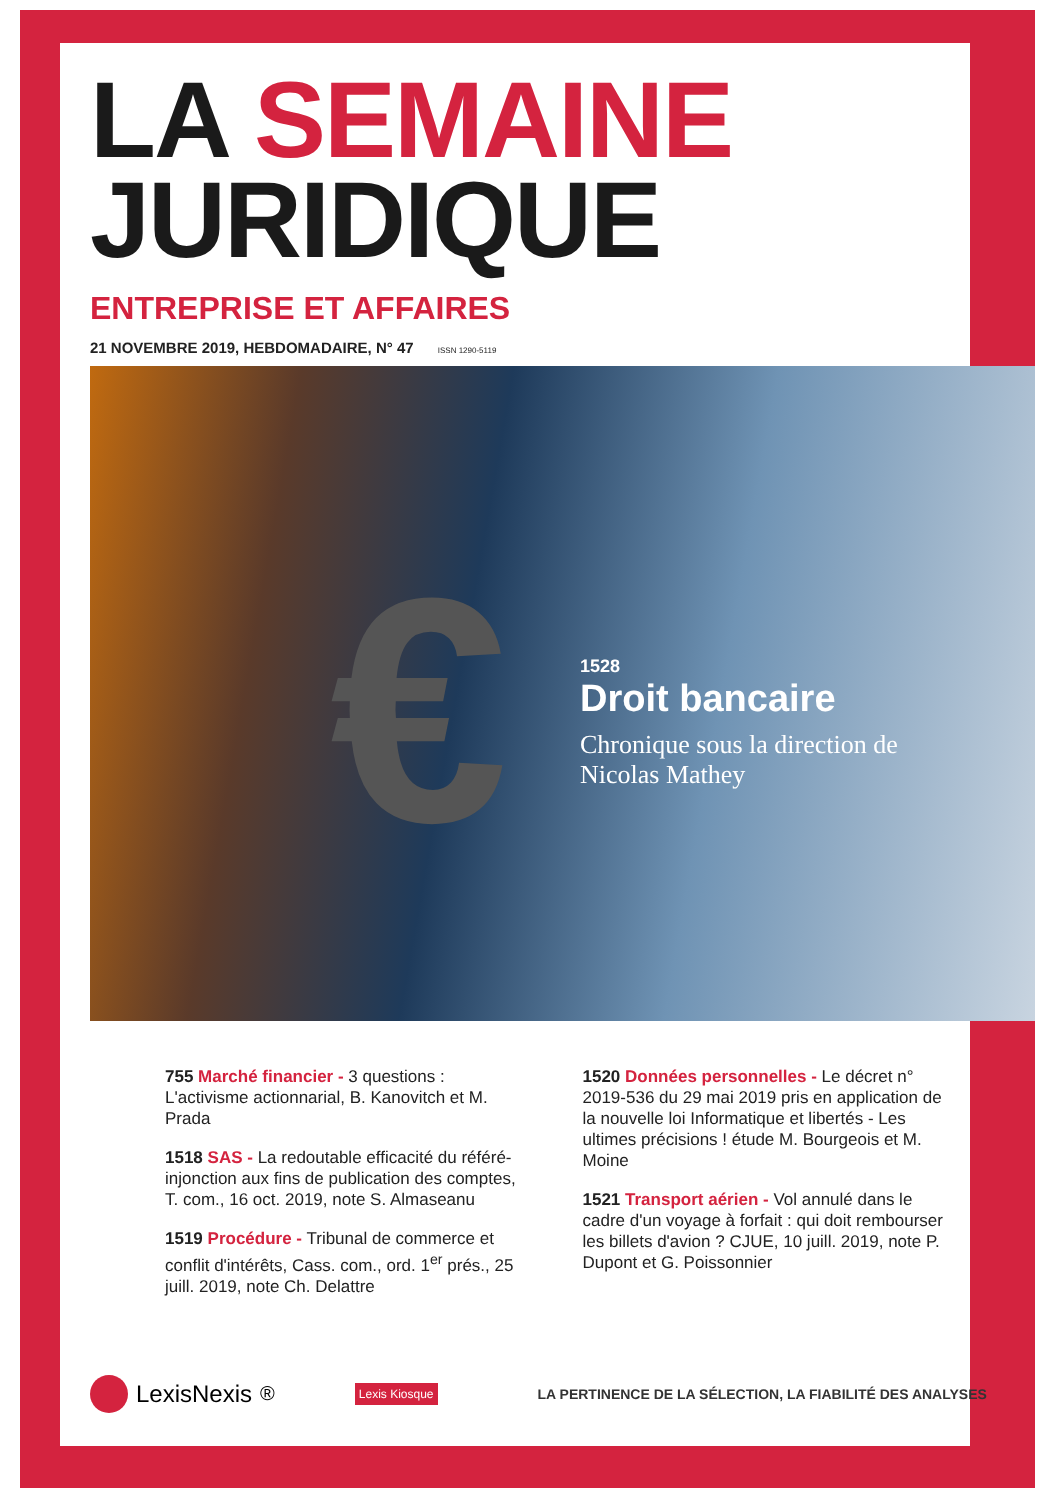LA SEMAINE
JURIDIQUE
ENTREPRISE ET AFFAIRES
21 NOVEMBRE 2019, HEBDOMADAIRE, N° 47 ISSN 1290-5119
€
1528
Droit bancaire
Chronique sous la direction de
Nicolas Mathey
755 Marché financier - 3 questions : L'activisme actionnarial, B. Kanovitch et M. Prada
1518 SAS - La redoutable efficacité du référé-injonction aux fins de publication des comptes, T. com., 16 oct. 2019, note S. Almaseanu
1519 Procédure - Tribunal de commerce et conflit d'intérêts, Cass. com., ord. 1<sup>er</sup> prés., 25 juill. 2019, note Ch. Delattre
1520 Données personnelles - Le décret n° 2019-536 du 29 mai 2019 pris en application de la nouvelle loi Informatique et libertés - Les ultimes précisions ! étude M. Bourgeois et M. Moine
1521 Transport aérien - Vol annulé dans le cadre d'un voyage à forfait : qui doit rembourser les billets d'avion ? CJUE, 10 juill. 2019, note P. Dupont et G. Poissonnier
LexisNexis<sup>®</sup>
Lexis Kiosque
LA PERTINENCE DE LA SÉLECTION, LA FIABILITÉ DES ANALYSES